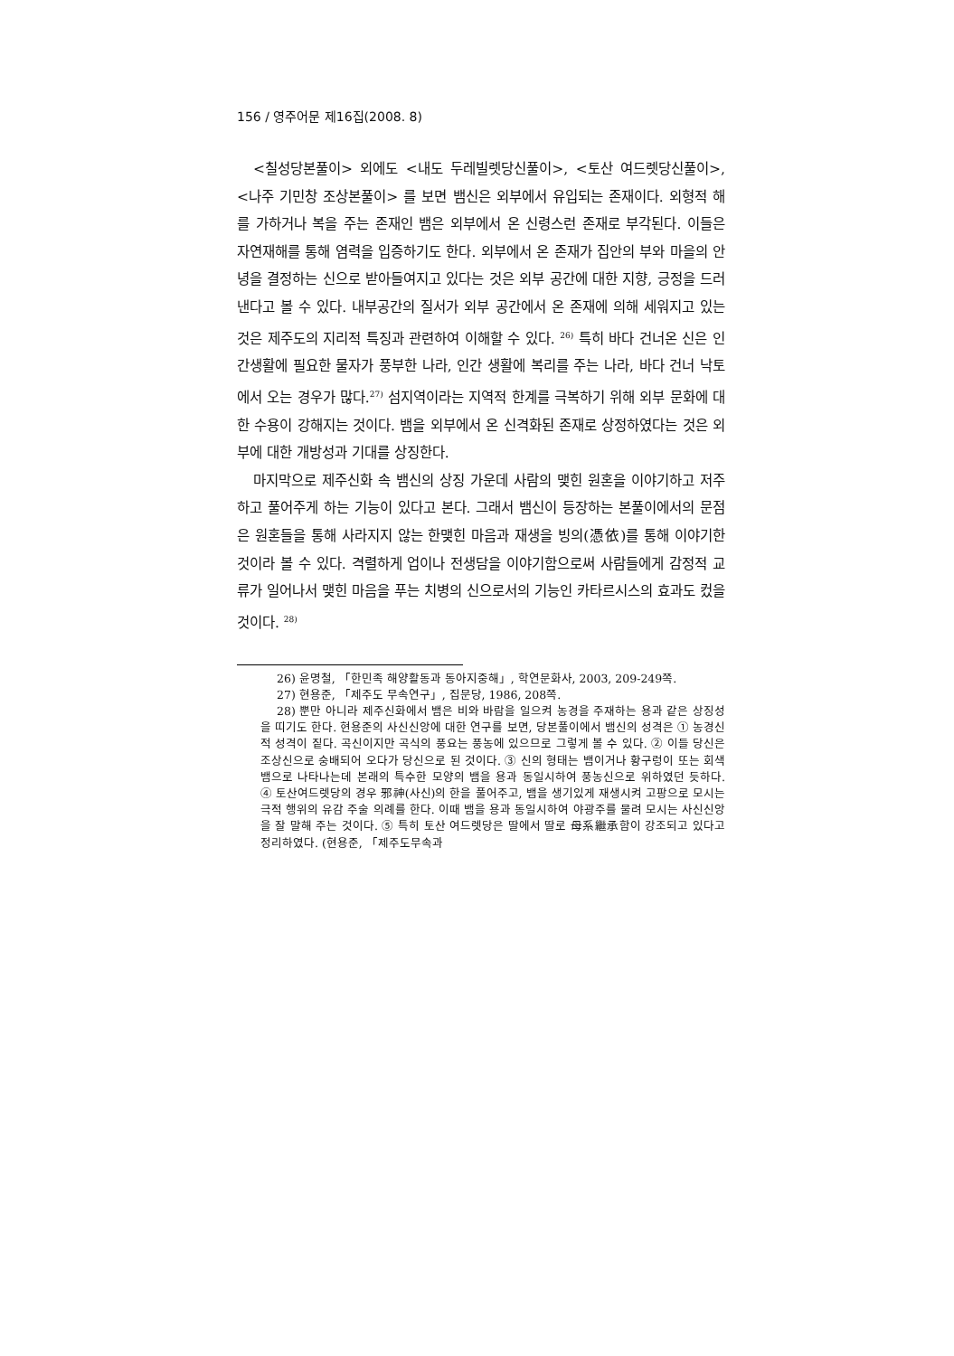156 / 영주어문 제16집(2008. 8)
<칠성당본풀이> 외에도 <내도 두레빌렛당신풀이>, <토산 여드렛당신풀이>, <나주 기민창 조상본풀이> 를 보면 뱀신은 외부에서 유입되는 존재이다. 외형적 해를 가하거나 복을 주는 존재인 뱀은 외부에서 온 신령스런 존재로 부각된다. 이들은 자연재해를 통해 염력을 입증하기도 한다. 외부에서 온 존재가 집안의 부와 마을의 안녕을 결정하는 신으로 받아들여지고 있다는 것은 외부 공간에 대한 지향, 긍정을 드러낸다고 볼 수 있다. 내부공간의 질서가 외부 공간에서 온 존재에 의해 세워지고 있는 것은 제주도의 지리적 특징과 관련하여 이해할 수 있다. <sup>26)</sup> 특히 바다 건너온 신은 인간생활에 필요한 물자가 풍부한 나라, 인간 생활에 복리를 주는 나라, 바다 건너 낙토에서 오는 경우가 많다.<sup>27)</sup> 섬지역이라는 지역적 한계를 극복하기 위해 외부 문화에 대한 수용이 강해지는 것이다. 뱀을 외부에서 온 신격화된 존재로 상정하였다는 것은 외부에 대한 개방성과 기대를 상징한다.
마지막으로 제주신화 속 뱀신의 상징 가운데 사람의 맺힌 원혼을 이야기하고 저주하고 풀어주게 하는 기능이 있다고 본다. 그래서 뱀신이 등장하는 본풀이에서의 문점은 원혼들을 통해 사라지지 않는 한맺힌 마음과 재생을 빙의(憑依)를 통해 이야기한 것이라 볼 수 있다. 격렬하게 업이나 전생담을 이야기함으로써 사람들에게 감정적 교류가 일어나서 맺힌 마음을 푸는 치병의 신으로서의 기능인 카타르시스의 효과도 컸을 것이다. <sup>28)</sup>
26) 윤명철, 「한민족 해양활동과 동아지중해」, 학연문화사, 2003, 209-249쪽.
27) 현용준, 「제주도 무속연구」, 집문당, 1986, 208쪽.
28) 뿐만 아니라 제주신화에서 뱀은 비와 바람을 일으켜 농경을 주재하는 용과 같은 상징성을 띠기도 한다. 현용준의 사신신앙에 대한 연구를 보면, 당본풀이에서 뱀신의 성격은 ① 농경신적 성격이 짙다. 곡신이지만 곡식의 풍요는 풍농에 있으므로 그렇게 볼 수 있다. ② 이들 당신은 조상신으로 숭배되어 오다가 당신으로 된 것이다. ③ 신의 형태는 뱀이거나 황구렁이 또는 회색 뱀으로 나타나는데 본래의 특수한 모양의 뱀을 용과 동일시하여 풍농신으로 위하였던 듯하다. ④ 토산여드렛당의 경우 邪神(사신)의 한을 풀어주고, 뱀을 생기있게 재생시켜 고팡으로 모시는 극적 행위의 유감 주술 의례를 한다. 이때 뱀을 용과 동일시하여 야광주를 물려 모시는 사신신앙을 잘 말해 주는 것이다. ⑤ 특히 토산 여드렛당은 딸에서 딸로 母系繼承함이 강조되고 있다고 정리하였다. (현용준, 「제주도무속과